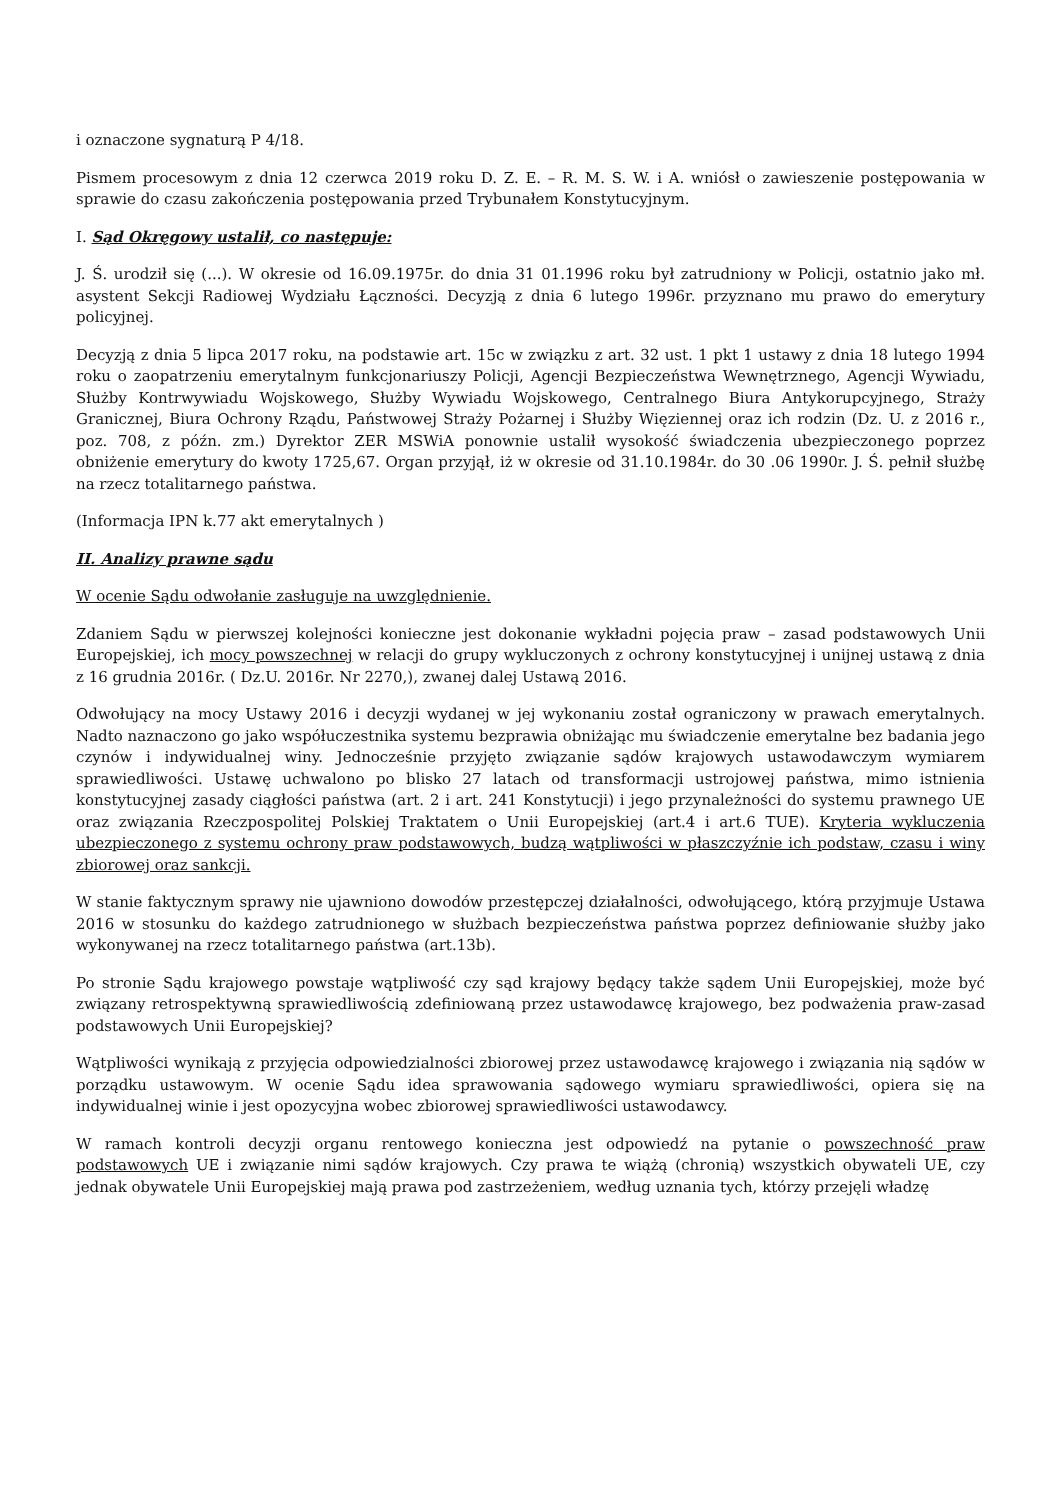i oznaczone sygnaturą P 4/18.
Pismem procesowym z dnia 12 czerwca 2019 roku D. Z. E. – R. M. S. W. i A. wniósł o zawieszenie postępowania w sprawie do czasu zakończenia postępowania przed Trybunałem Konstytucyjnym.
I. Sąd Okręgowy ustalił, co następuje:
J. Ś. urodził się (...). W okresie od 16.09.1975r. do dnia 31 01.1996 roku był zatrudniony w Policji, ostatnio jako mł. asystent Sekcji Radiowej Wydziału Łączności. Decyzją z dnia 6 lutego 1996r. przyznano mu prawo do emerytury policyjnej.
Decyzją z dnia 5 lipca 2017 roku, na podstawie art. 15c w związku z art. 32 ust. 1 pkt 1 ustawy z dnia 18 lutego 1994 roku o zaopatrzeniu emerytalnym funkcjonariuszy Policji, Agencji Bezpieczeństwa Wewnętrznego, Agencji Wywiadu, Służby Kontrwywiadu Wojskowego, Służby Wywiadu Wojskowego, Centralnego Biura Antykorupcyjnego, Straży Granicznej, Biura Ochrony Rządu, Państwowej Straży Pożarnej i Służby Więziennej oraz ich rodzin (Dz. U. z 2016 r., poz. 708, z późn. zm.) Dyrektor ZER MSWiA ponownie ustalił wysokość świadczenia ubezpieczonego poprzez obniżenie emerytury do kwoty 1725,67. Organ przyjął, iż w okresie od 31.10.1984r. do 30 .06 1990r. J. Ś. pełnił służbę na rzecz totalitarnego państwa.
(Informacja IPN k.77 akt emerytalnych )
II. Analizy prawne sądu
W ocenie Sądu odwołanie zasługuje na uwzględnienie.
Zdaniem Sądu w pierwszej kolejności konieczne jest dokonanie wykładni pojęcia praw – zasad podstawowych Unii Europejskiej, ich mocy powszechnej w relacji do grupy wykluczonych z ochrony konstytucyjnej i unijnej ustawą z dnia z 16 grudnia 2016r. ( Dz.U. 2016r. Nr 2270,), zwanej dalej Ustawą 2016.
Odwołujący na mocy Ustawy 2016 i decyzji wydanej w jej wykonaniu został ograniczony w prawach emerytalnych. Nadto naznaczono go jako współuczestnika systemu bezprawia obniżając mu świadczenie emerytalne bez badania jego czynów i indywidualnej winy. Jednocześnie przyjęto związanie sądów krajowych ustawodawczym wymiarem sprawiedliwości. Ustawę uchwalono po blisko 27 latach od transformacji ustrojowej państwa, mimo istnienia konstytucyjnej zasady ciągłości państwa (art. 2 i art. 241 Konstytucji) i jego przynależności do systemu prawnego UE oraz związania Rzeczpospolitej Polskiej Traktatem o Unii Europejskiej (art.4 i art.6 TUE). Kryteria wykluczenia ubezpieczonego z systemu ochrony praw podstawowych, budzą wątpliwości w płaszczyźnie ich podstaw, czasu i winy zbiorowej oraz sankcji.
W stanie faktycznym sprawy nie ujawniono dowodów przestępczej działalności, odwołującego, którą przyjmuje Ustawa 2016 w stosunku do każdego zatrudnionego w służbach bezpieczeństwa państwa poprzez definiowanie służby jako wykonywanej na rzecz totalitarnego państwa (art.13b).
Po stronie Sądu krajowego powstaje wątpliwość czy sąd krajowy będący także sądem Unii Europejskiej, może być związany retrospektywną sprawiedliwością zdefiniowaną przez ustawodawcę krajowego, bez podważenia praw-zasad podstawowych Unii Europejskiej?
Wątpliwości wynikają z przyjęcia odpowiedzialności zbiorowej przez ustawodawcę krajowego i związania nią sądów w porządku ustawowym. W ocenie Sądu idea sprawowania sądowego wymiaru sprawiedliwości, opiera się na indywidualnej winie i jest opozycyjna wobec zbiorowej sprawiedliwości ustawodawcy.
W ramach kontroli decyzji organu rentowego konieczna jest odpowiedź na pytanie o powszechność praw podstawowych UE i związanie nimi sądów krajowych. Czy prawa te wiążą (chronią) wszystkich obywateli UE, czy jednak obywatele Unii Europejskiej mają prawa pod zastrzeżeniem, według uznania tych, którzy przejęli władzę